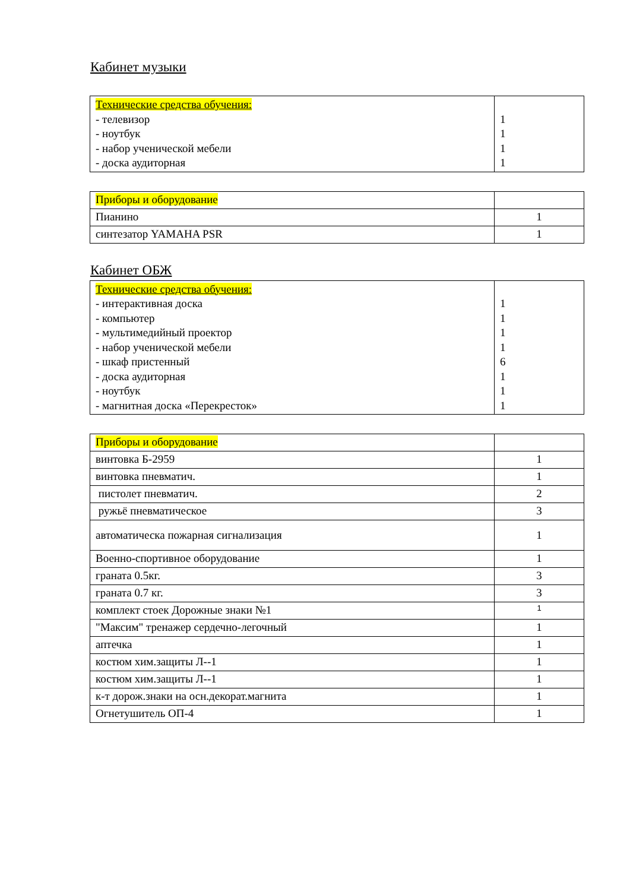Кабинет музыки
| Технические средства обучения: - телевизор - ноутбук - набор ученической мебели - доска аудиторная | 1 1 1 1 |
| Приборы и оборудование | |
| Пианино | 1 |
| синтезатор YAMAHA PSR | 1 |
Кабинет ОБЖ
| Технические средства обучения: - интерактивная доска - компьютер - мультимедийный проектор - набор ученической мебели - шкаф пристенный - доска аудиторная - ноутбук - магнитная доска «Перекресток» | 1 1 1 1 6 1 1 1 |
| Приборы и оборудование | |
| винтовка Б-2959 | 1 |
| винтовка пневматич. | 1 |
| пистолет пневматич. | 2 |
| ружьё пневматическое | 3 |
| автоматическа пожарная сигнализация | 1 |
| Военно-спортивное оборудование | 1 |
| граната 0.5кг. | 3 |
| граната 0.7 кг. | 3 |
| комплект стоек Дорожные знаки №1 | 1 |
| "Максим" тренажер сердечно-легочный | 1 |
| аптечка | 1 |
| костюм хим.защиты Л--1 | 1 |
| костюм хим.защиты Л--1 | 1 |
| к-т дорож.знаки на осн.декорат.магнита | 1 |
| Огнетушитель ОП-4 | 1 |